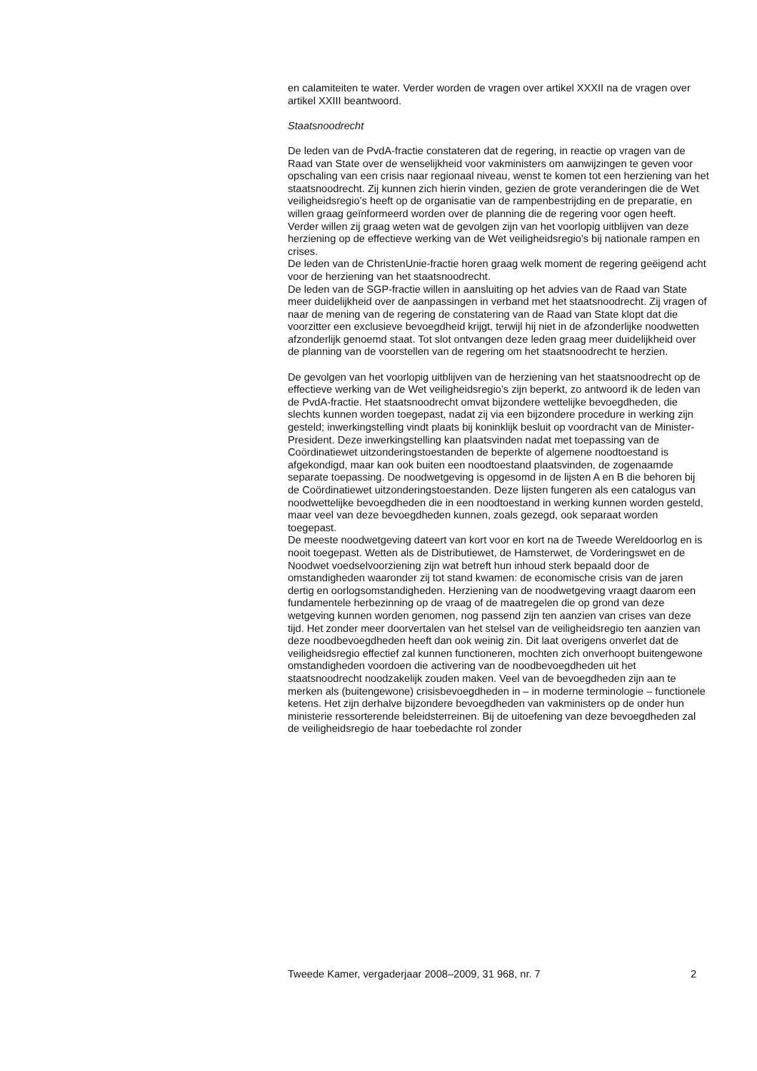en calamiteiten te water. Verder worden de vragen over artikel XXXII na de vragen over artikel XXIII beantwoord.
Staatsnoodrecht
De leden van de PvdA-fractie constateren dat de regering, in reactie op vragen van de Raad van State over de wenselijkheid voor vakministers om aanwijzingen te geven voor opschaling van een crisis naar regionaal niveau, wenst te komen tot een herziening van het staatsnoodrecht. Zij kunnen zich hierin vinden, gezien de grote veranderingen die de Wet veiligheidsregio’s heeft op de organisatie van de rampenbestrijding en de preparatie, en willen graag geïnformeerd worden over de planning die de regering voor ogen heeft. Verder willen zij graag weten wat de gevolgen zijn van het voorlopig uitblijven van deze herziening op de effectieve werking van de Wet veiligheidsregio’s bij nationale rampen en crises.
De leden van de ChristenUnie-fractie horen graag welk moment de regering geëigend acht voor de herziening van het staatsnoodrecht.
De leden van de SGP-fractie willen in aansluiting op het advies van de Raad van State meer duidelijkheid over de aanpassingen in verband met het staatsnoodrecht. Zij vragen of naar de mening van de regering de constatering van de Raad van State klopt dat die voorzitter een exclusieve bevoegdheid krijgt, terwijl hij niet in de afzonderlijke noodwetten afzonderlijk genoemd staat. Tot slot ontvangen deze leden graag meer duidelijkheid over de planning van de voorstellen van de regering om het staatsnoodrecht te herzien.
De gevolgen van het voorlopig uitblijven van de herziening van het staatsnoodrecht op de effectieve werking van de Wet veiligheidsregio’s zijn beperkt, zo antwoord ik de leden van de PvdA-fractie. Het staatsnoodrecht omvat bijzondere wettelijke bevoegdheden, die slechts kunnen worden toegepast, nadat zij via een bijzondere procedure in werking zijn gesteld; inwerkingstelling vindt plaats bij koninklijk besluit op voordracht van de Minister-President. Deze inwerkingstelling kan plaatsvinden nadat met toepassing van de Coördinatiewet uitzonderingstoestanden de beperkte of algemene noodtoestand is afgekondigd, maar kan ook buiten een noodtoestand plaatsvinden, de zogenaamde separate toepassing. De noodwetgeving is opgesomd in de lijsten A en B die behoren bij de Coördinatiewet uitzonderingstoestanden. Deze lijsten fungeren als een catalogus van noodwettelijke bevoegdheden die in een noodtoestand in werking kunnen worden gesteld, maar veel van deze bevoegdheden kunnen, zoals gezegd, ook separaat worden toegepast.
De meeste noodwetgeving dateert van kort voor en kort na de Tweede Wereldoorlog en is nooit toegepast. Wetten als de Distributiewet, de Hamsterwet, de Vorderingswet en de Noodwet voedselvoorziening zijn wat betreft hun inhoud sterk bepaald door de omstandigheden waaronder zij tot stand kwamen: de economische crisis van de jaren dertig en oorlogsomstandigheden. Herziening van de noodwetgeving vraagt daarom een fundamentele herbezinning op de vraag of de maatregelen die op grond van deze wetgeving kunnen worden genomen, nog passend zijn ten aanzien van crises van deze tijd. Het zonder meer doorvertalen van het stelsel van de veiligheidsregio ten aanzien van deze noodbevoegdheden heeft dan ook weinig zin. Dit laat overigens onverlet dat de veiligheidsregio effectief zal kunnen functioneren, mochten zich onverhoopt buitengewone omstandigheden voordoen die activering van de noodbevoegdheden uit het staatsnoodrecht noodzakelijk zouden maken. Veel van de bevoegdheden zijn aan te merken als (buitengewone) crisisbevoegdheden in – in moderne terminologie – functionele ketens. Het zijn derhalve bijzondere bevoegdheden van vakministers op de onder hun ministerie ressorterende beleidsterreinen. Bij de uitoefening van deze bevoegdheden zal de veiligheidsregio de haar toebedachte rol zonder
Tweede Kamer, vergaderjaar 2008–2009, 31 968, nr. 7 2